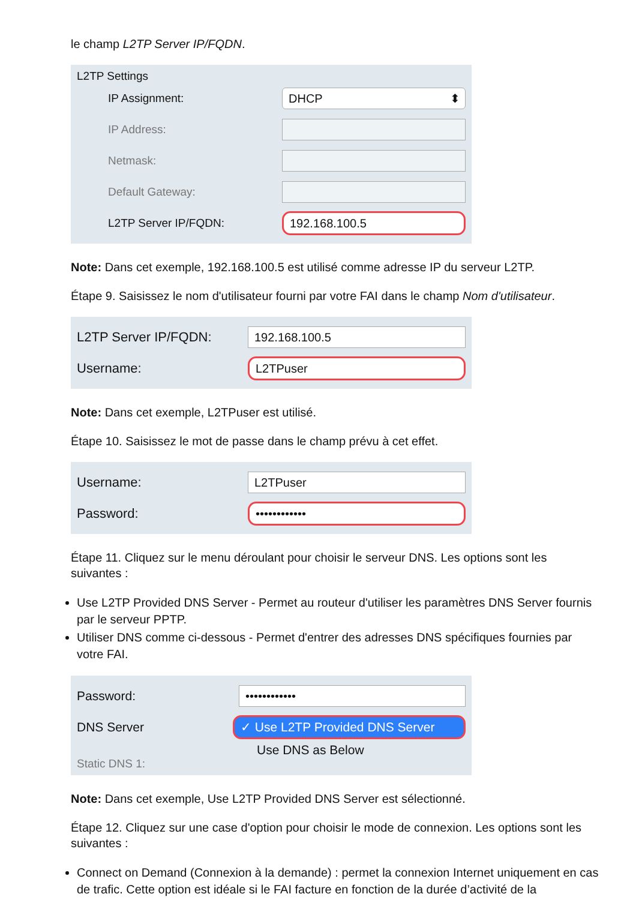le champ L2TP Server IP/FQDN.
L2TP Settings
IP Assignment:
DHCP ⬍
IP Address:
Netmask:
Default Gateway:
L2TP Server IP/FQDN:
192.168.100.5
Note: Dans cet exemple, 192.168.100.5 est utilisé comme adresse IP du serveur L2TP.
Étape 9. Saisissez le nom d'utilisateur fourni par votre FAI dans le champ Nom d'utilisateur.
L2TP Server IP/FQDN:
192.168.100.5
Username:
L2TPuser
Note: Dans cet exemple, L2TPuser est utilisé.
Étape 10. Saisissez le mot de passe dans le champ prévu à cet effet.
Username:
L2TPuser
Password:
••••••••••••
Étape 11. Cliquez sur le menu déroulant pour choisir le serveur DNS. Les options sont les suivantes :
Use L2TP Provided DNS Server - Permet au routeur d'utiliser les paramètres DNS Server fournis par le serveur PPTP.
Utiliser DNS comme ci-dessous - Permet d'entrer des adresses DNS spécifiques fournies par votre FAI.
Password:
••••••••••••
DNS Server
✓ Use L2TP Provided DNS Server
Use DNS as Below
Static DNS 1:
Note: Dans cet exemple, Use L2TP Provided DNS Server est sélectionné.
Étape 12. Cliquez sur une case d'option pour choisir le mode de connexion. Les options sont les suivantes :
Connect on Demand (Connexion à la demande) : permet la connexion Internet uniquement en cas de trafic. Cette option est idéale si le FAI facture en fonction de la durée d’activité de la